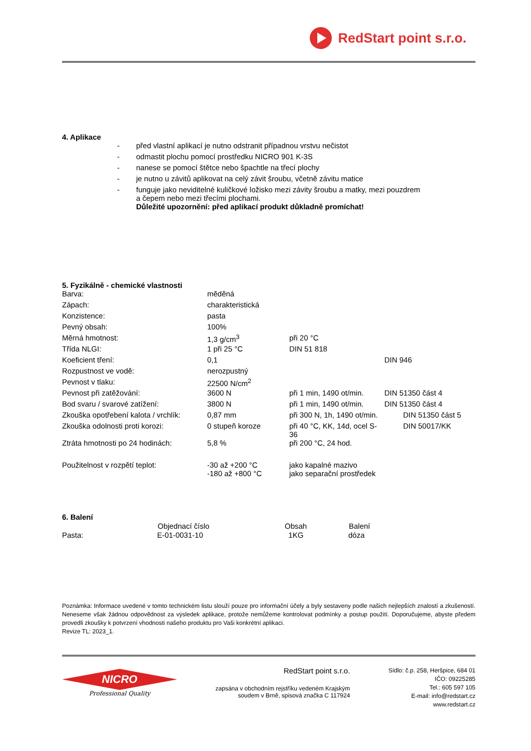RedStart point s.r.o.
4. Aplikace
| - | před vlastní aplikací je nutno odstranit případnou vrstvu nečistot |
| - | odmastit plochu pomocí prostředku NICRO 901 K-3S |
| - | nanese se pomocí štětce nebo špachtle na třecí plochy |
| - | je nutno u závitů aplikovat na celý závit šroubu, včetně závitu matice |
| - | funguje jako neviditelné kuličkové ložisko mezi závity šroubu a matky, mezi pouzdrem a čepem nebo mezi třecími plochami. |
| | Důležité upozornění: před aplikací produkt důkladně promíchat! |
5. Fyzikálně - chemické vlastnosti
| Barva: | měděná | | |
| Zápach: | charakteristická | | |
| Konzistence: | pasta | | |
| Pevný obsah: | 100% | | |
| Měrná hmotnost: | 1,3 g/cm<sup>3</sup> | při 20 °C | |
| Třída NLGI: | 1 při 25 °C | DIN 51 818 | |
| Koeficient tření: | 0,1 | | DIN 946 |
| Rozpustnost ve vodě: | nerozpustný | | |
| Pevnost v tlaku: | 22500 N/cm<sup>2</sup> | | |
| Pevnost při zatěžování: | 3600 N | při 1 min, 1490 ot/min. | DIN 51350 část 4 |
| Bod svaru / svarové zatížení: | 3800 N | při 1 min, 1490 ot/min. | DIN 51350 část 4 |
| Zkouška opotřebení kalota / vrchlík: | 0,87 mm | při 300 N, 1h, 1490 ot/min. | DIN 51350 část 5 |
| Zkouška odolnosti proti korozi: | 0 stupeň koroze | při 40 °C, KK, 14d, ocel S-36 | DIN 50017/KK |
| Ztráta hmotnosti po 24 hodinách: | 5,8 % | při 200 °C, 24 hod. | |
| Použitelnost v rozpětí teplot: | -30 až +200 °C -180 až +800 °C | jako kapalné mazivo jako separační prostředek | |
6. Balení
| | Objednací číslo | Obsah | Balení |
| --- | --- | --- | --- |
| Pasta: | E-01-0031-10 | 1KG | dóza |
Poznámka: Informace uvedené v tomto technickém listu slouží pouze pro informační účely a byly sestaveny podle našich nejlepších znalostí a zkušeností. Neneseme však žádnou odpovědnost za výsledek aplikace, protože nemůžeme kontrolovat podmínky a postup použití. Doporučujeme, abyste předem provedli zkoušky k potvrzení vhodnosti našeho produktu pro Vaši konkrétní aplikaci.
Revize TL: 2023_1.
NICRO
Professional Quality
RedStart point s.r.o.
zapsána v obchodním rejstříku vedeném Krajským
soudem v Brně, spisová značka C 117924
Sídlo: č.p. 258, Heršpice, 684 01
IČO: 09225285
Tel.: 605 597 105
E-mail: info@redstart.cz
www.redstart.cz